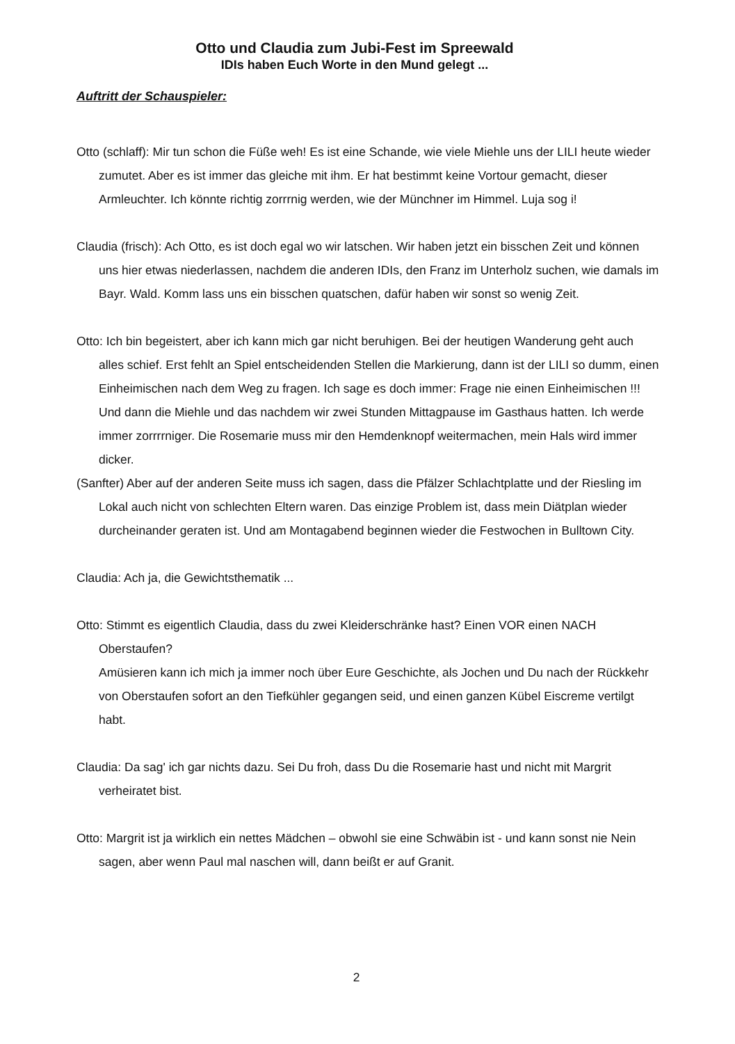Otto und Claudia zum Jubi-Fest im Spreewald
IDIs haben Euch Worte in den Mund gelegt ...
Auftritt der Schauspieler:
Otto (schlaff): Mir tun schon die Füße weh! Es ist eine Schande, wie viele Miehle uns der LILI heute wieder zumutet. Aber es ist immer das gleiche mit ihm. Er hat bestimmt keine Vortour gemacht, dieser Armleuchter. Ich könnte richtig zorrrnig werden, wie der Münchner im Himmel. Luja sog i!
Claudia (frisch): Ach Otto, es ist doch egal wo wir latschen. Wir haben jetzt ein bisschen Zeit und können uns hier etwas niederlassen, nachdem die anderen IDIs, den Franz im Unterholz suchen, wie damals im Bayr. Wald. Komm lass uns ein bisschen quatschen, dafür haben wir sonst so wenig Zeit.
Otto: Ich bin begeistert, aber ich kann mich gar nicht beruhigen. Bei der heutigen Wanderung geht auch alles schief. Erst fehlt an Spiel entscheidenden Stellen die Markierung, dann ist der LILI so dumm, einen Einheimischen nach dem Weg zu fragen. Ich sage es doch immer: Frage nie einen Einheimischen !!! Und dann die Miehle und das nachdem wir zwei Stunden Mittagpause im Gasthaus hatten. Ich werde immer zorrrrniger. Die Rosemarie muss mir den Hemdenknopf weitermachen, mein Hals wird immer dicker.
(Sanfter) Aber auf der anderen Seite muss ich sagen, dass die Pfälzer Schlachtplatte und der Riesling im Lokal auch nicht von schlechten Eltern waren. Das einzige Problem ist, dass mein Diätplan wieder durcheinander geraten ist. Und am Montagabend beginnen wieder die Festwochen in Bulltown City.
Claudia: Ach ja, die Gewichtsthematik ...
Otto: Stimmt es eigentlich Claudia, dass du zwei Kleiderschränke hast? Einen VOR einen NACH Oberstaufen?
Amüsieren kann ich mich ja immer noch über Eure Geschichte, als Jochen und Du nach der Rückkehr von Oberstaufen sofort an den Tiefkühler gegangen seid, und einen ganzen Kübel Eiscreme vertilgt habt.
Claudia: Da sag' ich gar nichts dazu. Sei Du froh, dass Du die Rosemarie hast und nicht mit Margrit verheiratet bist.
Otto: Margrit ist ja wirklich ein nettes Mädchen – obwohl sie eine Schwäbin ist - und kann sonst nie Nein sagen, aber wenn Paul mal naschen will, dann beißt er auf Granit.
2